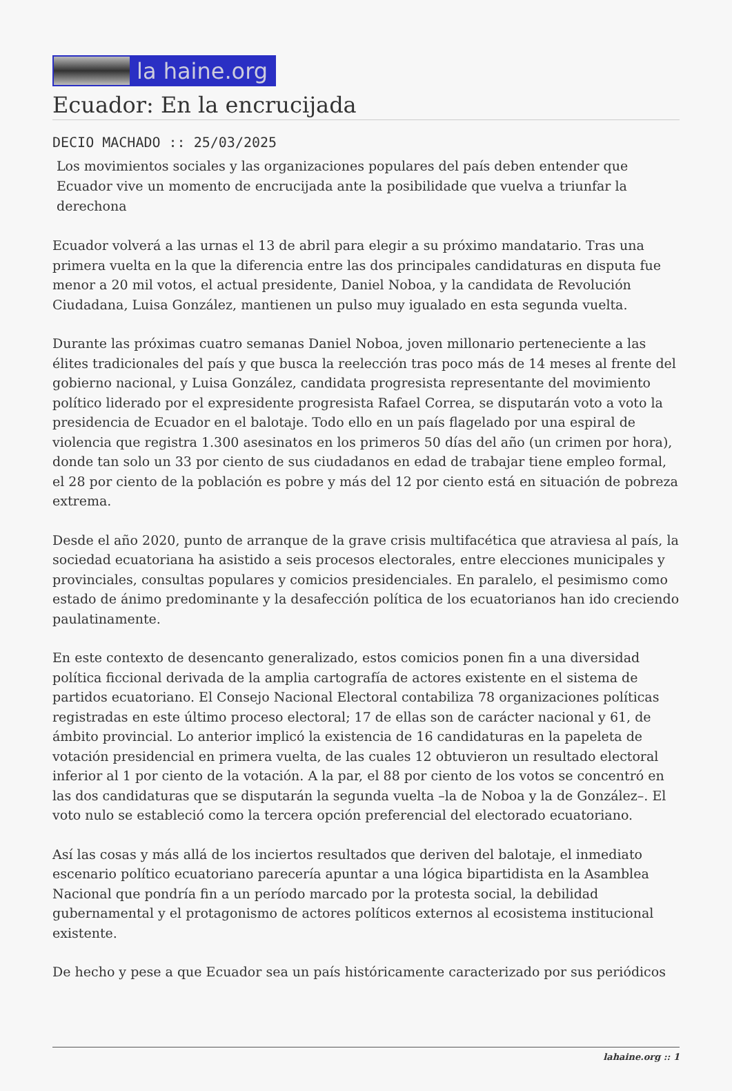la haine.org
Ecuador: En la encrucijada
DECIO MACHADO :: 25/03/2025
Los movimientos sociales y las organizaciones populares del país deben entender que Ecuador vive un momento de encrucijada ante la posibilidade que vuelva a triunfar la derechona
Ecuador volverá a las urnas el 13 de abril para elegir a su próximo mandatario. Tras una primera vuelta en la que la diferencia entre las dos principales candidaturas en disputa fue menor a 20 mil votos, el actual presidente, Daniel Noboa, y la candidata de Revolución Ciudadana, Luisa González, mantienen un pulso muy igualado en esta segunda vuelta.
Durante las próximas cuatro semanas Daniel Noboa, joven millonario perteneciente a las élites tradicionales del país y que busca la reelección tras poco más de 14 meses al frente del gobierno nacional, y Luisa González, candidata progresista representante del movimiento político liderado por el expresidente progresista Rafael Correa, se disputarán voto a voto la presidencia de Ecuador en el balotaje. Todo ello en un país flagelado por una espiral de violencia que registra 1.300 asesinatos en los primeros 50 días del año (un crimen por hora), donde tan solo un 33 por ciento de sus ciudadanos en edad de trabajar tiene empleo formal, el 28 por ciento de la población es pobre y más del 12 por ciento está en situación de pobreza extrema.
Desde el año 2020, punto de arranque de la grave crisis multifacética que atraviesa al país, la sociedad ecuatoriana ha asistido a seis procesos electorales, entre elecciones municipales y provinciales, consultas populares y comicios presidenciales. En paralelo, el pesimismo como estado de ánimo predominante y la desafección política de los ecuatorianos han ido creciendo paulatinamente.
En este contexto de desencanto generalizado, estos comicios ponen fin a una diversidad política ficcional derivada de la amplia cartografía de actores existente en el sistema de partidos ecuatoriano. El Consejo Nacional Electoral contabiliza 78 organizaciones políticas registradas en este último proceso electoral; 17 de ellas son de carácter nacional y 61, de ámbito provincial. Lo anterior implicó la existencia de 16 candidaturas en la papeleta de votación presidencial en primera vuelta, de las cuales 12 obtuvieron un resultado electoral inferior al 1 por ciento de la votación. A la par, el 88 por ciento de los votos se concentró en las dos candidaturas que se disputarán la segunda vuelta –la de Noboa y la de González–. El voto nulo se estableció como la tercera opción preferencial del electorado ecuatoriano.
Así las cosas y más allá de los inciertos resultados que deriven del balotaje, el inmediato escenario político ecuatoriano parecería apuntar a una lógica bipartidista en la Asamblea Nacional que pondría fin a un período marcado por la protesta social, la debilidad gubernamental y el protagonismo de actores políticos externos al ecosistema institucional existente.
De hecho y pese a que Ecuador sea un país históricamente caracterizado por sus periódicos
lahaine.org :: 1